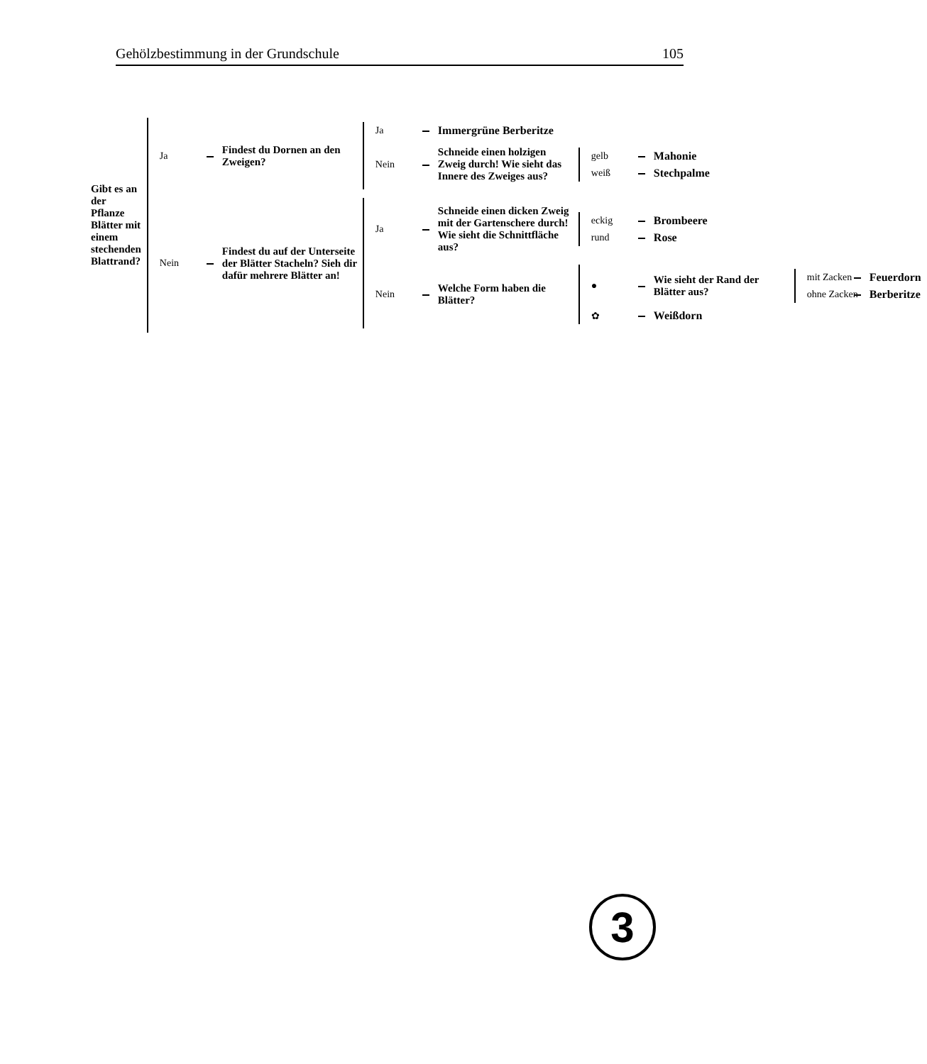Gehölzbestimmung in der Grundschule 105
Gibt es an der Pflanze Blätter mit einem stechenden Blattrand?
Ja
Findest du Dornen an den Zweigen?
Ja
Immergrüne Berberitze
Nein
Schneide einen holzigen Zweig durch! Wie sieht das Innere des Zweiges aus?
gelb
Mahonie
weiß
Stechpalme
Nein
Findest du auf der Unterseite der Blätter Stacheln? Sieh dir dafür mehrere Blätter an!
Ja
Schneide einen dicken Zweig mit der Gartenschere durch! Wie sieht die Schnittfläche aus?
eckig
Brombeere
rund
Rose
Nein
Welche Form haben die Blätter?
●
Wie sieht der Rand der Blätter aus?
mit Zacken
Feuerdorn
ohne Zacken
Berberitze
✿
Weißdorn
3